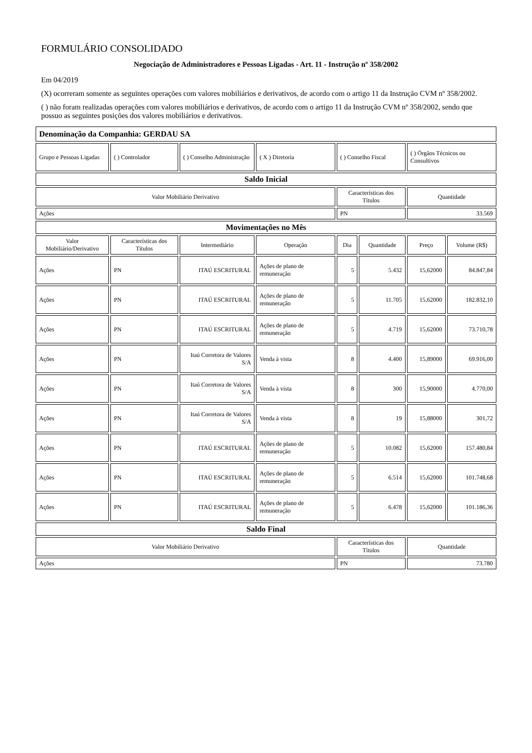FORMULÁRIO CONSOLIDADO
Negociação de Administradores e Pessoas Ligadas - Art. 11 - Instrução nº 358/2002
Em 04/2019
(X) ocorreram somente as seguintes operações com valores mobiliários e derivativos, de acordo com o artigo 11 da Instrução CVM nº 358/2002.
( ) não foram realizadas operações com valores mobiliários e derivativos, de acordo com o artigo 11 da Instrução CVM nº 358/2002, sendo que possuo as seguintes posições dos valores mobiliários e derivativos.
| Denominação da Companhia: GERDAU SA | | | | | | | |
| Grupo e Pessoas Ligadas | ( ) Controlador | ( ) Conselho Administração | ( X ) Diretoria | ( ) Conselho Fiscal | | ( ) Órgãos Técnicos ou Consultivos | |
| Saldo Inicial | | | | | | | |
| Valor Mobiliário Derivativo | | | | Características dos Títulos | | Quantidade | |
| Ações | | | | PN | | 33.569 | |
| Movimentações no Mês | | | | | | | |
| Valor Mobiliário/Derivativo | Características dos Títulos | Intermediário | Operação | Dia | Quantidade | Preço | Volume (R$) |
| Ações | PN | ITAÚ ESCRITURAL | Ações de plano de remuneração | 5 | 5.432 | 15,62000 | 84.847,84 |
| Ações | PN | ITAÚ ESCRITURAL | Ações de plano de remuneração | 5 | 11.705 | 15,62000 | 182.832,10 |
| Ações | PN | ITAÚ ESCRITURAL | Ações de plano de remuneração | 5 | 4.719 | 15,62000 | 73.710,78 |
| Ações | PN | Itaú Corretora de Valores S/A | Venda à vista | 8 | 4.400 | 15,89000 | 69.916,00 |
| Ações | PN | Itaú Corretora de Valores S/A | Venda à vista | 8 | 300 | 15,90000 | 4.770,00 |
| Ações | PN | Itaú Corretora de Valores S/A | Venda à vista | 8 | 19 | 15,88000 | 301,72 |
| Ações | PN | ITAÚ ESCRITURAL | Ações de plano de remuneração | 5 | 10.082 | 15,62000 | 157.480,84 |
| Ações | PN | ITAÚ ESCRITURAL | Ações de plano de remuneração | 5 | 6.514 | 15,62000 | 101.748,68 |
| Ações | PN | ITAÚ ESCRITURAL | Ações de plano de remuneração | 5 | 6.478 | 15,62000 | 101.186,36 |
| Saldo Final | | | | | | | |
| Valor Mobiliário Derivativo | | | | Características dos Títulos | | Quantidade | |
| Ações | | | | PN | | 73.780 | |